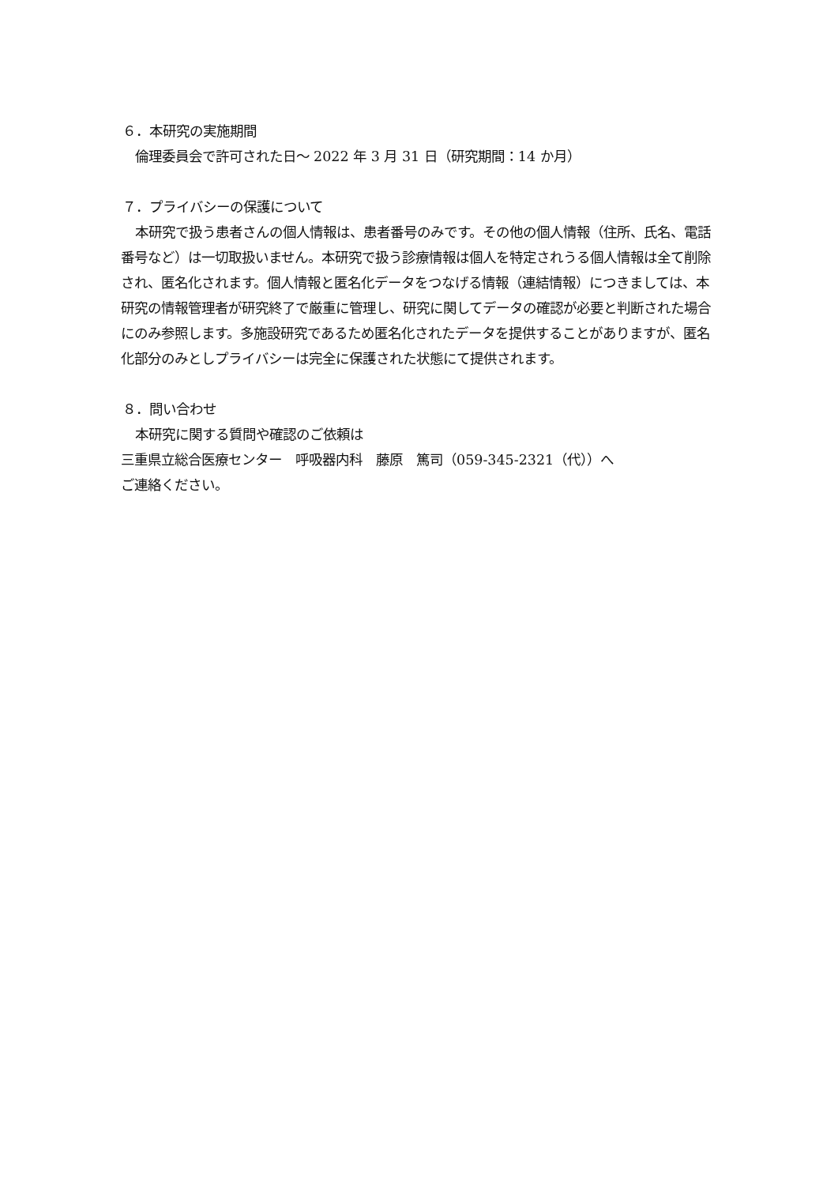６．本研究の実施期間
倫理委員会で許可された日～ 2022 年 3 月 31 日（研究期間：14 か月）
７．プライバシーの保護について
本研究で扱う患者さんの個人情報は、患者番号のみです。その他の個人情報（住所、氏名、電話番号など）は一切取扱いません。本研究で扱う診療情報は個人を特定されうる個人情報は全て削除され、匿名化されます。個人情報と匿名化データをつなげる情報（連結情報）につきましては、本研究の情報管理者が研究終了で厳重に管理し、研究に関してデータの確認が必要と判断された場合にのみ参照します。多施設研究であるため匿名化されたデータを提供することがありますが、匿名化部分のみとしプライバシーは完全に保護された状態にて提供されます。
８．問い合わせ
本研究に関する質問や確認のご依頼は
三重県立総合医療センター　呼吸器内科　藤原　篤司（059-345-2321（代））へ
ご連絡ください。